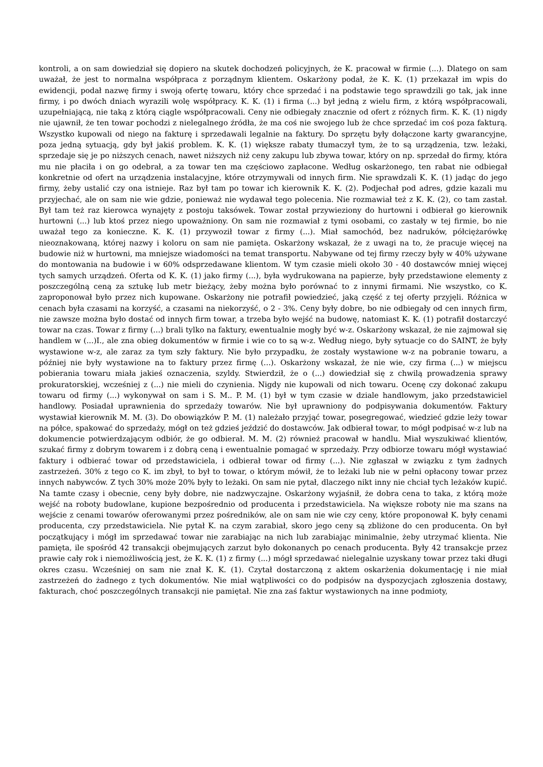kontroli, a on sam dowiedział się dopiero na skutek dochodzeń policyjnych, że K. pracował w firmie (...). Dlatego on sam uważał, że jest to normalna współpraca z porządnym klientem. Oskarżony podał, że K. K. (1) przekazał im wpis do ewidencji, podał nazwę firmy i swoją ofertę towaru, który chce sprzedać i na podstawie tego sprawdzili go tak, jak inne firmy, i po dwóch dniach wyrazili wolę współpracy. K. K. (1) i firma (...) był jedną z wielu firm, z którą współpracowali, uzupełniającą, nie taką z którą ciągle współpracowali. Ceny nie odbiegały znacznie od ofert z różnych firm. K. K. (1) nigdy nie ujawnił, że ten towar pochodzi z nielegalnego źródła, że ma coś nie swojego lub że chce sprzedać im coś poza fakturą. Wszystko kupowali od niego na fakturę i sprzedawali legalnie na faktury. Do sprzętu były dołączone karty gwarancyjne, poza jedną sytuacją, gdy był jakiś problem. K. K. (1) większe rabaty tłumaczył tym, że to są urządzenia, tzw. leżaki, sprzedaje się je po niższych cenach, nawet niższych niż ceny zakupu lub zbywa towar, który on np. sprzedał do firmy, która mu nie płaciła i on go odebrał, a za towar ten ma częściowo zapłacone. Według oskarżonego, ten rabat nie odbiegał konkretnie od ofert na urządzenia instalacyjne, które otrzymywali od innych firm. Nie sprawdzali K. K. (1) jadąc do jego firmy, żeby ustalić czy ona istnieje. Raz był tam po towar ich kierownik K. K. (2). Podjechał pod adres, gdzie kazali mu przyjechać, ale on sam nie wie gdzie, ponieważ nie wydawał tego polecenia. Nie rozmawiał też z K. K. (2), co tam zastał. Był tam też raz kierowca wynajęty z postoju taksówek. Towar został przywieziony do hurtowni i odbierał go kierownik hurtowni (...) lub ktoś przez niego upoważniony. On sam nie rozmawiał z tymi osobami, co zastały w tej firmie, bo nie uważał tego za konieczne. K. K. (1) przywoził towar z firmy (...). Miał samochód, bez nadruków, półciężarówkę nieoznakowaną, której nazwy i koloru on sam nie pamięta. Oskarżony wskazał, że z uwagi na to, że pracuje więcej na budowie niż w hurtowni, ma mniejsze wiadomości na temat transportu. Nabywane od tej firmy rzeczy były w 40% używane do montowania na budowie i w 60% odsprzedawane klientom. W tym czasie mieli około 30 - 40 dostawców mniej więcej tych samych urządzeń. Oferta od K. K. (1) jako firmy (...), była wydrukowana na papierze, były przedstawione elementy z poszczególną ceną za sztukę lub metr bieżący, żeby można było porównać to z innymi firmami. Nie wszystko, co K. zaproponował było przez nich kupowane. Oskarżony nie potrafił powiedzieć, jaką część z tej oferty przyjęli. Różnica w cenach była czasami na korzyść, a czasami na niekorzyść, o 2 - 3%. Ceny były dobre, bo nie odbiegały od cen innych firm, nie zawsze można było dostać od innych firm towar, a trzeba było wejść na budowę, natomiast K. K. (1) potrafił dostarczyć towar na czas. Towar z firmy (...) brali tylko na faktury, ewentualnie mogły być w-z. Oskarżony wskazał, że nie zajmował się handlem w (...)I., ale zna obieg dokumentów w firmie i wie co to są w-z. Według niego, były sytuacje co do SAINT, że były wystawione w-z, ale zaraz za tym szły faktury. Nie było przypadku, że zostały wystawione w-z na pobranie towaru, a później nie były wystawione na to faktury przez firmę (...). Oskarżony wskazał, że nie wie, czy firma (...) w miejscu pobierania towaru miała jakieś oznaczenia, szyldy. Stwierdził, że o (...) dowiedział się z chwilą prowadzenia sprawy prokuratorskiej, wcześniej z (...) nie mieli do czynienia. Nigdy nie kupowali od nich towaru. Ocenę czy dokonać zakupu towaru od firmy (...) wykonywał on sam i S. M.. P. M. (1) był w tym czasie w dziale handlowym, jako przedstawiciel handlowy. Posiadał uprawnienia do sprzedaży towarów. Nie był uprawniony do podpisywania dokumentów. Faktury wystawiał kierownik M. M. (3). Do obowiązków P. M. (1) należało przyjąć towar, posegregować, wiedzieć gdzie leży towar na półce, spakować do sprzedaży, mógł on też gdzieś jeździć do dostawców. Jak odbierał towar, to mógł podpisać w-z lub na dokumencie potwierdzającym odbiór, że go odbierał. M. M. (2) również pracował w handlu. Miał wyszukiwać klientów, szukać firmy z dobrym towarem i z dobrą ceną i ewentualnie pomagać w sprzedaży. Przy odbiorze towaru mógł wystawiać faktury i odbierać towar od przedstawiciela, i odbierał towar od firmy (...). Nie zgłaszał w związku z tym żadnych zastrzeżeń. 30% z tego co K. im zbył, to był to towar, o którym mówił, że to leżaki lub nie w pełni opłacony towar przez innych nabywców. Z tych 30% może 20% były to leżaki. On sam nie pytał, dlaczego nikt inny nie chciał tych leżaków kupić. Na tamte czasy i obecnie, ceny były dobre, nie nadzwyczajne. Oskarżony wyjaśnił, że dobra cena to taka, z którą może wejść na roboty budowlane, kupione bezpośrednio od producenta i przedstawiciela. Na większe roboty nie ma szans na wejście z cenami towarów oferowanymi przez pośredników, ale on sam nie wie czy ceny, które proponował K. były cenami producenta, czy przedstawiciela. Nie pytał K. na czym zarabiał, skoro jego ceny są zbliżone do cen producenta. On był początkujący i mógł im sprzedawać towar nie zarabiając na nich lub zarabiając minimalnie, żeby utrzymać klienta. Nie pamięta, ile spośród 42 transakcji obejmujących zarzut było dokonanych po cenach producenta. Były 42 transakcje przez prawie cały rok i niemożliwością jest, że K. K. (1) z firmy (...) mógł sprzedawać nielegalnie uzyskany towar przez taki długi okres czasu. Wcześniej on sam nie znał K. K. (1). Czytał dostarczoną z aktem oskarżenia dokumentację i nie miał zastrzeżeń do żadnego z tych dokumentów. Nie miał wątpliwości co do podpisów na dyspozycjach zgłoszenia dostawy, fakturach, choć poszczególnych transakcji nie pamiętał. Nie zna zaś faktur wystawionych na inne podmioty,